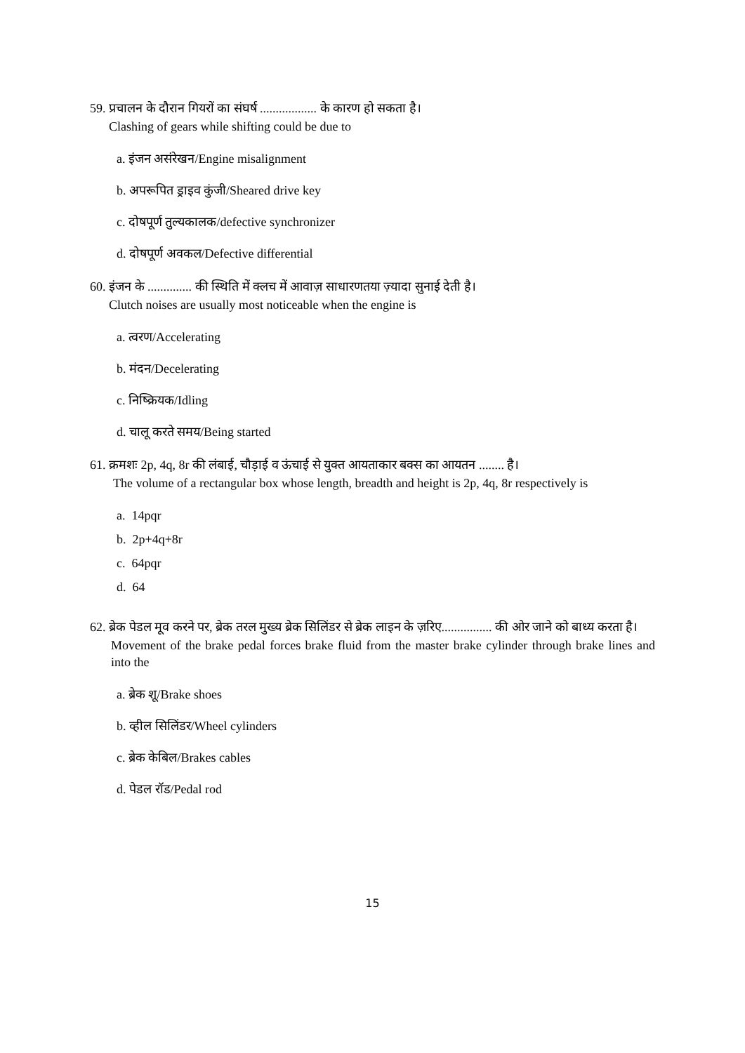59. प्रचालन के दौरान गियरों का संघर्ष .................. के कारण हो सकता है।
Clashing of gears while shifting could be due to
a. इंजन असंरेखन/Engine misalignment
b. अपरूपित ड्राइव कुंजी/Sheared drive key
c. दोषपूर्ण तुल्यकालक/defective synchronizer
d. दोषपूर्ण अवकल/Defective differential
60. इंजन के .............. की स्थिति में क्लच में आवाज़ साधारणतया ज़्यादा सुनाई देती है।
Clutch noises are usually most noticeable when the engine is
a. त्वरण/Accelerating
b. मंदन/Decelerating
c. निष्क्रियक/Idling
d. चालू करते समय/Being started
61. क्रमशः 2p, 4q, 8r की लंबाई, चौड़ाई व ऊंचाई से युक्त आयताकार बक्स का आयतन ........ है।
The volume of a rectangular box whose length, breadth and height is 2p, 4q, 8r respectively is
a. 14pqr
b. 2p+4q+8r
c. 64pqr
d. 64
62. ब्रेक पेडल मूव करने पर, ब्रेक तरल मुख्य ब्रेक सिलिंडर से ब्रेक लाइन के ज़रिए................ की ओर जाने को बाध्य करता है।
Movement of the brake pedal forces brake fluid from the master brake cylinder through brake lines and into the
a. ब्रेक शू/Brake shoes
b. व्हील सिलिंडर/Wheel cylinders
c. ब्रेक केबिल/Brakes cables
d. पेडल रॉड/Pedal rod
15